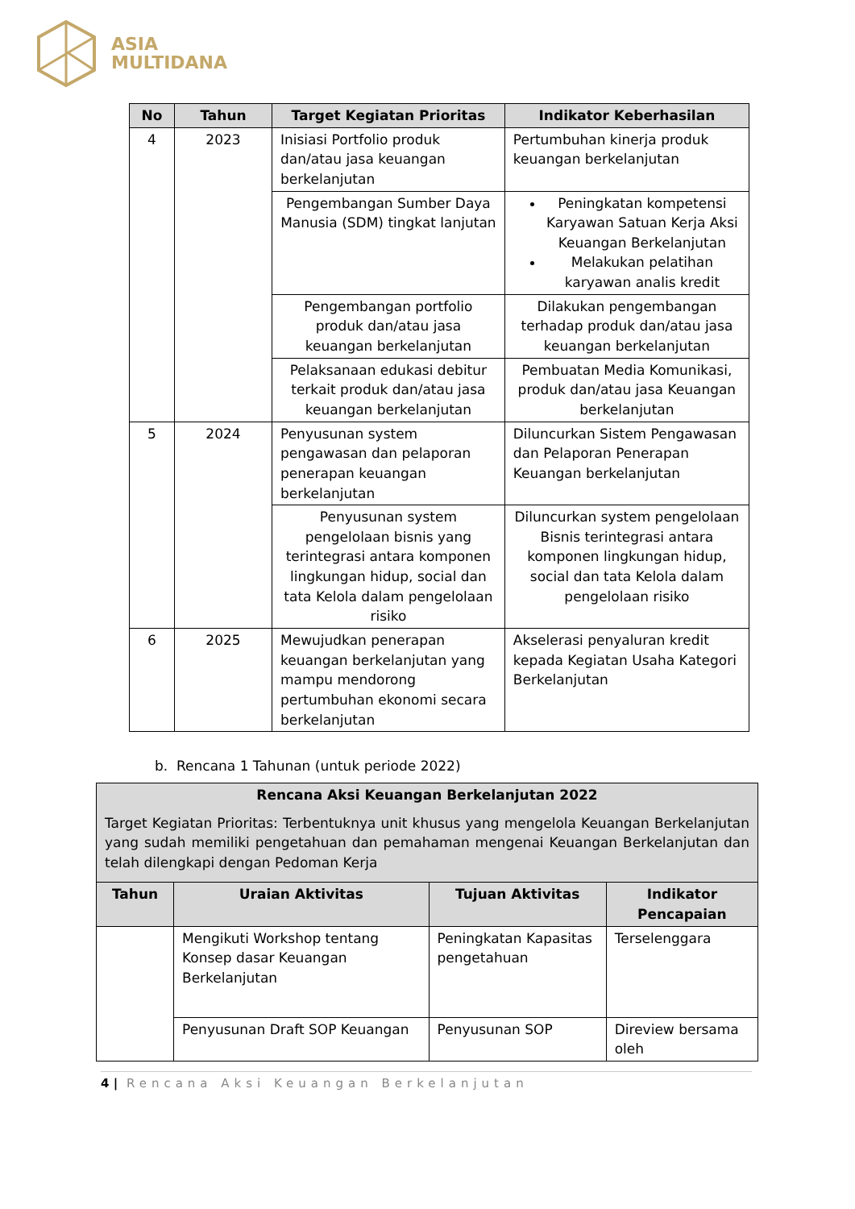ASIA
MULTIDANA
| No | Tahun | Target Kegiatan Prioritas | Indikator Keberhasilan |
| --- | --- | --- | --- |
| 4 | 2023 | Inisiasi Portfolio produk dan/atau jasa keuangan berkelanjutan | Pertumbuhan kinerja produk keuangan berkelanjutan |
| | | Pengembangan Sumber Daya Manusia (SDM) tingkat lanjutan | Peningkatan kompetensi Karyawan Satuan Kerja Aksi Keuangan Berkelanjutan Melakukan pelatihan karyawan analis kredit |
| | | Pengembangan portfolio produk dan/atau jasa keuangan berkelanjutan | Dilakukan pengembangan terhadap produk dan/atau jasa keuangan berkelanjutan |
| | | Pelaksanaan edukasi debitur terkait produk dan/atau jasa keuangan berkelanjutan | Pembuatan Media Komunikasi, produk dan/atau jasa Keuangan berkelanjutan |
| 5 | 2024 | Penyusunan system pengawasan dan pelaporan penerapan keuangan berkelanjutan | Diluncurkan Sistem Pengawasan dan Pelaporan Penerapan Keuangan berkelanjutan |
| | | Penyusunan system pengelolaan bisnis yang terintegrasi antara komponen lingkungan hidup, social dan tata Kelola dalam pengelolaan risiko | Diluncurkan system pengelolaan Bisnis terintegrasi antara komponen lingkungan hidup, social dan tata Kelola dalam pengelolaan risiko |
| 6 | 2025 | Mewujudkan penerapan keuangan berkelanjutan yang mampu mendorong pertumbuhan ekonomi secara berkelanjutan | Akselerasi penyaluran kredit kepada Kegiatan Usaha Kategori Berkelanjutan |
b. Rencana 1 Tahunan (untuk periode 2022)
| Rencana Aksi Keuangan Berkelanjutan 2022 Target Kegiatan Prioritas: Terbentuknya unit khusus yang mengelola Keuangan Berkelanjutan yang sudah memiliki pengetahuan dan pemahaman mengenai Keuangan Berkelanjutan dan telah dilengkapi dengan Pedoman Kerja | | | |
| Tahun | Uraian Aktivitas | Tujuan Aktivitas | Indikator Pencapaian |
| | Mengikuti Workshop tentang Konsep dasar Keuangan Berkelanjutan | Peningkatan Kapasitas pengetahuan | Terselenggara |
| | Penyusunan Draft SOP Keuangan | Penyusunan SOP | Direview bersama oleh |
4 | Rencana Aksi Keuangan Berkelanjutan